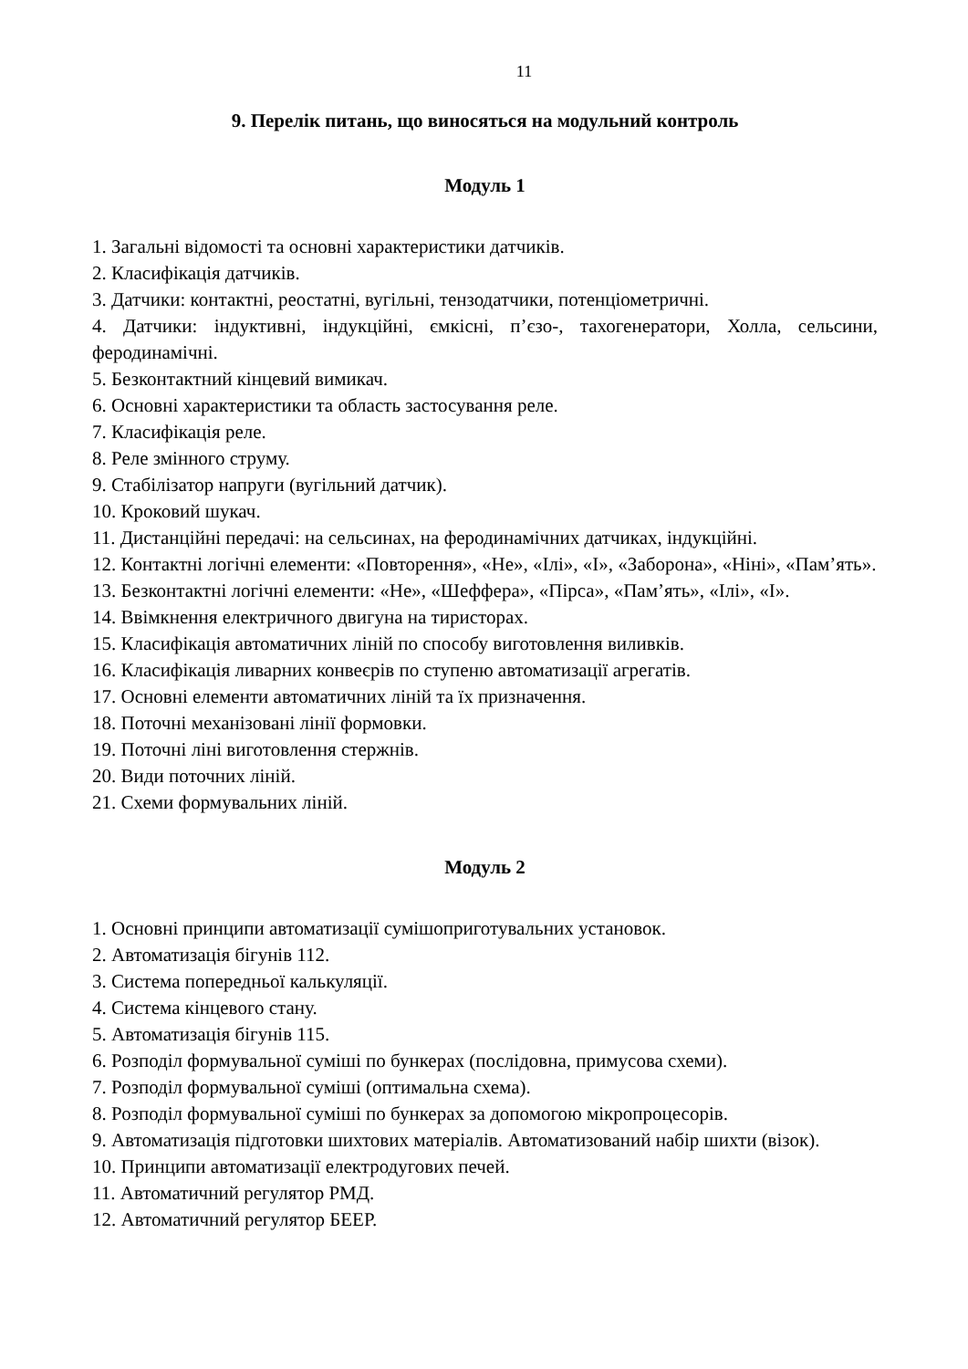11
9. Перелік питань, що виносяться на модульний контроль
Модуль 1
1. Загальні відомості та основні характеристики датчиків.
2. Класифікація датчиків.
3. Датчики: контактні, реостатні, вугільні, тензодатчики, потенціометричні.
4. Датчики: індуктивні, індукційні, ємкісні, п’єзо-, тахогенератори, Холла, сельсини, феродинамічні.
5. Безконтактний кінцевий вимикач.
6. Основні характеристики та область застосування реле.
7. Класифікація реле.
8. Реле змінного струму.
9. Стабілізатор напруги (вугільний датчик).
10. Кроковий шукач.
11. Дистанційні передачі: на сельсинах, на феродинамічних датчиках, індукційні.
12. Контактні логічні елементи: «Повторення», «Не», «Ілі», «І», «Заборона», «Ніні», «Пам’ять».
13. Безконтактні логічні елементи: «Не», «Шеффера», «Пірса», «Пам’ять», «Ілі», «І».
14. Ввімкнення електричного двигуна на тиристорах.
15. Класифікація автоматичних ліній по способу виготовлення виливків.
16. Класифікація ливарних конвеєрів по ступеню автоматизації агрегатів.
17. Основні елементи автоматичних ліній та їх призначення.
18. Поточні механізовані лінії формовки.
19. Поточні ліні виготовлення стержнів.
20. Види поточних ліній.
21. Схеми формувальних ліній.
Модуль 2
1. Основні принципи автоматизації сумішоприготувальних установок.
2. Автоматизація бігунів 112.
3. Система попередньої калькуляції.
4. Система кінцевого стану.
5. Автоматизація бігунів 115.
6. Розподіл формувальної суміші по бункерах (послідовна, примусова схеми).
7. Розподіл формувальної суміші (оптимальна схема).
8. Розподіл формувальної суміші по бункерах за допомогою мікропроцесорів.
9. Автоматизація підготовки шихтових матеріалів. Автоматизований набір шихти (візок).
10. Принципи автоматизації електродугових печей.
11. Автоматичний регулятор РМД.
12. Автоматичний регулятор БЕЕР.